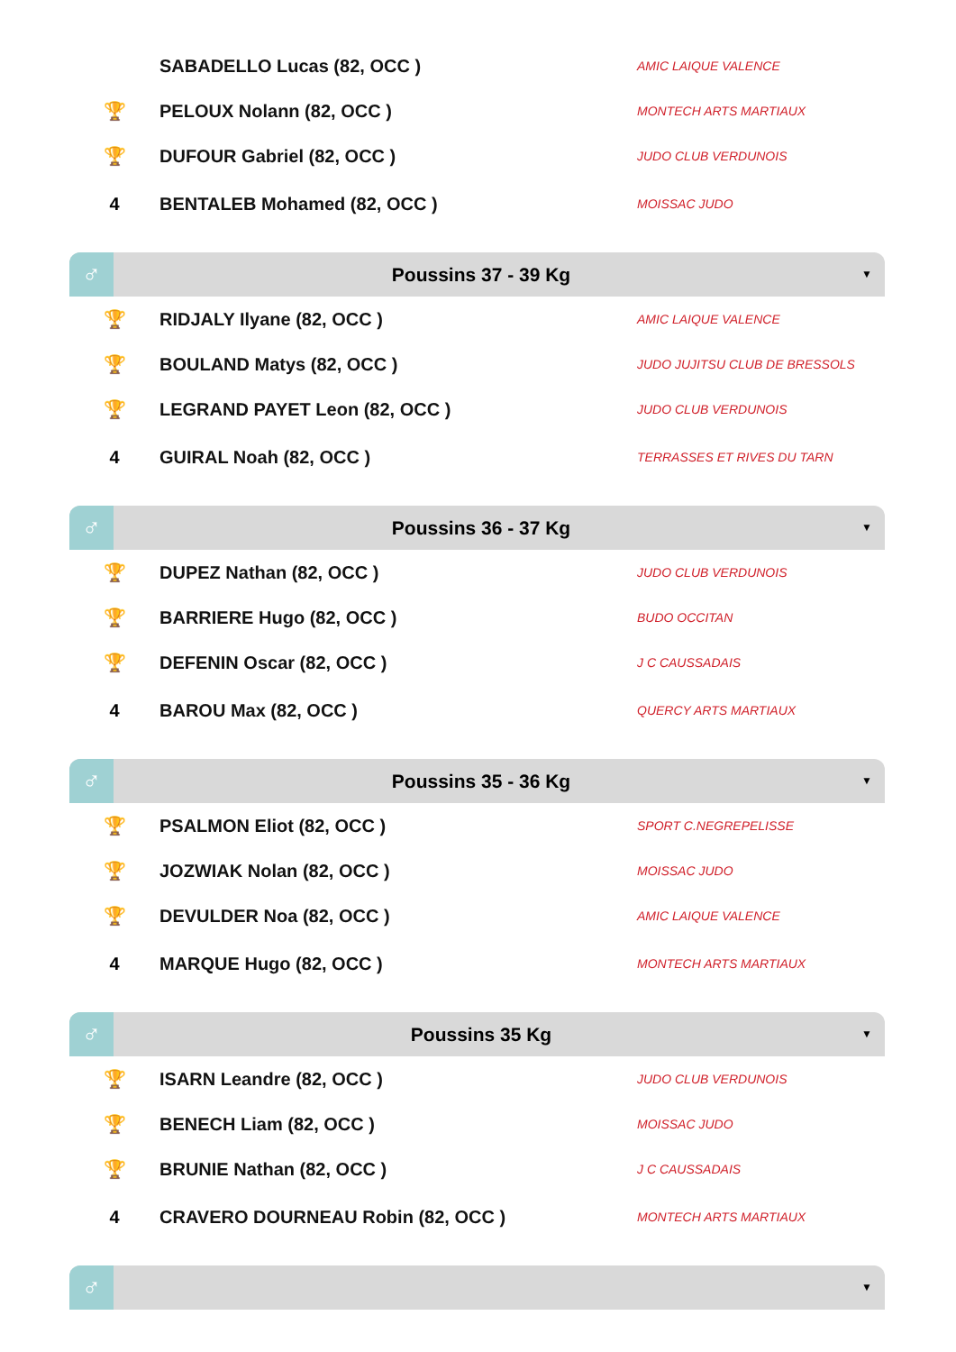| | SABADELLO Lucas (82, OCC ) | AMIC LAIQUE VALENCE |
| 🏆 | PELOUX Nolann (82, OCC ) | MONTECH ARTS MARTIAUX |
| 🏆 | DUFOUR Gabriel (82, OCC ) | JUDO CLUB VERDUNOIS |
| 4 | BENTALEB Mohamed (82, OCC ) | MOISSAC JUDO |
♂
Poussins 37 - 39 Kg
▼
| 🏆 | RIDJALY Ilyane (82, OCC ) | AMIC LAIQUE VALENCE |
| 🏆 | BOULAND Matys (82, OCC ) | JUDO JUJITSU CLUB DE BRESSOLS |
| 🏆 | LEGRAND PAYET Leon (82, OCC ) | JUDO CLUB VERDUNOIS |
| 4 | GUIRAL Noah (82, OCC ) | TERRASSES ET RIVES DU TARN |
♂
Poussins 36 - 37 Kg
▼
| 🏆 | DUPEZ Nathan (82, OCC ) | JUDO CLUB VERDUNOIS |
| 🏆 | BARRIERE Hugo (82, OCC ) | BUDO OCCITAN |
| 🏆 | DEFENIN Oscar (82, OCC ) | J C CAUSSADAIS |
| 4 | BAROU Max (82, OCC ) | QUERCY ARTS MARTIAUX |
♂
Poussins 35 - 36 Kg
▼
| 🏆 | PSALMON Eliot (82, OCC ) | SPORT C.NEGREPELISSE |
| 🏆 | JOZWIAK Nolan (82, OCC ) | MOISSAC JUDO |
| 🏆 | DEVULDER Noa (82, OCC ) | AMIC LAIQUE VALENCE |
| 4 | MARQUE Hugo (82, OCC ) | MONTECH ARTS MARTIAUX |
♂
Poussins 35 Kg
▼
| 🏆 | ISARN Leandre (82, OCC ) | JUDO CLUB VERDUNOIS |
| 🏆 | BENECH Liam (82, OCC ) | MOISSAC JUDO |
| 🏆 | BRUNIE Nathan (82, OCC ) | J C CAUSSADAIS |
| 4 | CRAVERO DOURNEAU Robin (82, OCC ) | MONTECH ARTS MARTIAUX |
♂
▼